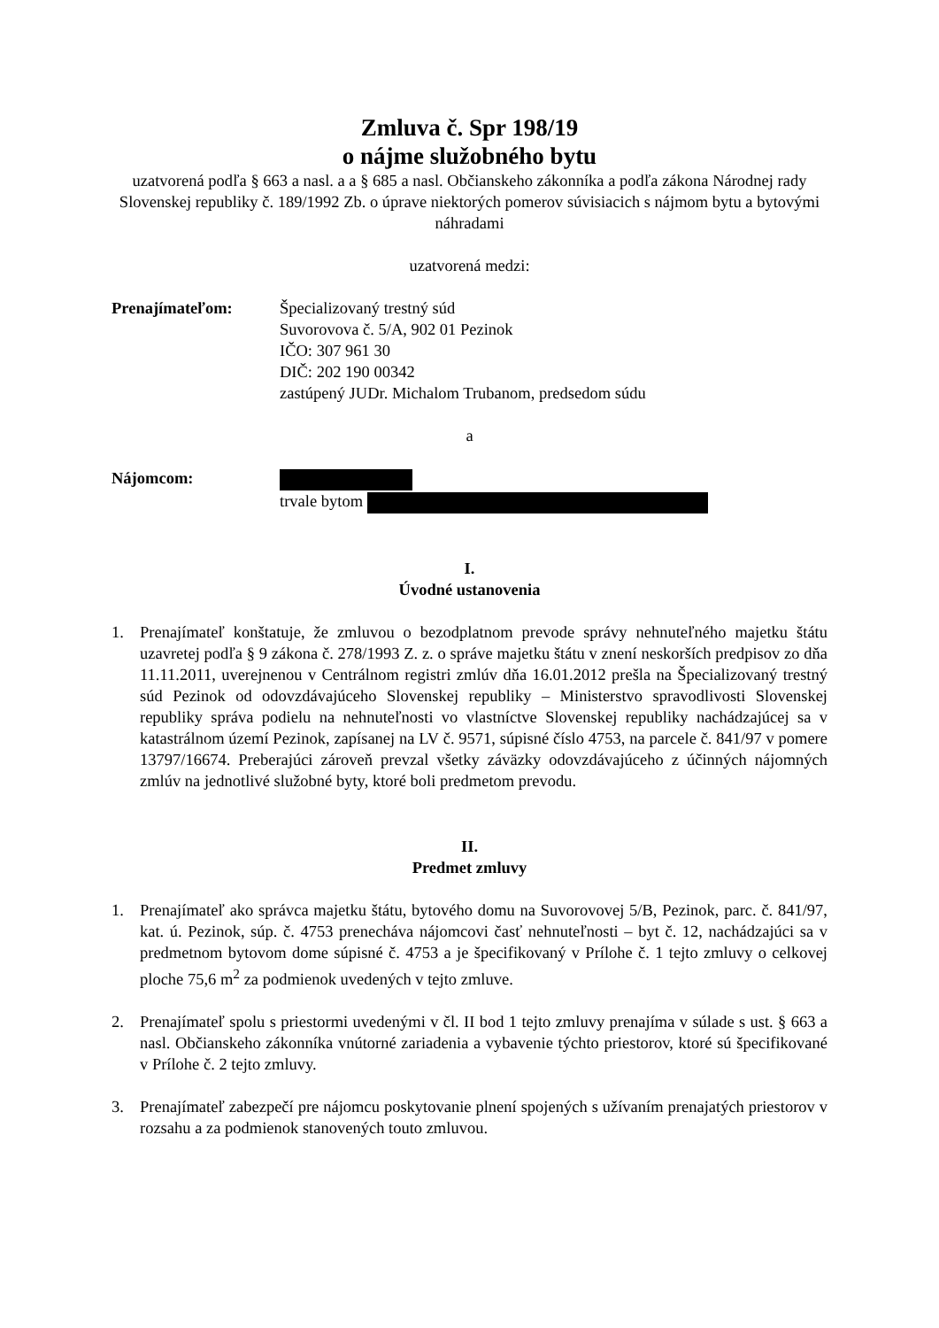Zmluva č. Spr 198/19
o nájme služobného bytu
uzatvorená podľa § 663 a nasl. a a § 685 a nasl. Občianskeho zákonníka a podľa zákona Národnej rady Slovenskej republiky č. 189/1992 Zb. o úprave niektorých pomerov súvisiacich s nájmom bytu a bytovými náhradami
uzatvorená medzi:
Prenajímateľom: Špecializovaný trestný súd
Suvorovova č. 5/A, 902 01 Pezinok
IČO: 307 961 30
DIČ: 202 190 00342
zastúpený JUDr. Michalom Trubanom, predsedom súdu
a
Nájomcom:
trvale bytom
I.
Úvodné ustanovenia
1. Prenajímateľ konštatuje, že zmluvou o bezodplatnom prevode správy nehnuteľného majetku štátu uzavretej podľa § 9 zákona č. 278/1993 Z. z. o správe majetku štátu v znení neskorších predpisov zo dňa 11.11.2011, uverejnenou v Centrálnom registri zmlúv dňa 16.01.2012 prešla na Špecializovaný trestný súd Pezinok od odovzdávajúceho Slovenskej republiky – Ministerstvo spravodlivosti Slovenskej republiky správa podielu na nehnuteľnosti vo vlastníctve Slovenskej republiky nachádzajúcej sa v katastrálnom území Pezinok, zapísanej na LV č. 9571, súpisné číslo 4753, na parcele č. 841/97 v pomere 13797/16674. Preberajúci zároveň prevzal všetky záväzky odovzdávajúceho z účinných nájomných zmlúv na jednotlivé služobné byty, ktoré boli predmetom prevodu.
II.
Predmet zmluvy
1. Prenajímateľ ako správca majetku štátu, bytového domu na Suvorovovej 5/B, Pezinok, parc. č. 841/97, kat. ú. Pezinok, súp. č. 4753 prenecháva nájomcovi časť nehnuteľnosti – byt č. 12, nachádzajúci sa v predmetnom bytovom dome súpisné č. 4753 a je špecifikovaný v Prílohe č. 1 tejto zmluvy o celkovej ploche 75,6 m<sup>2</sup> za podmienok uvedených v tejto zmluve.
2. Prenajímateľ spolu s priestormi uvedenými v čl. II bod 1 tejto zmluvy prenajíma v súlade s ust. § 663 a nasl. Občianskeho zákonníka vnútorné zariadenia a vybavenie týchto priestorov, ktoré sú špecifikované v Prílohe č. 2 tejto zmluvy.
3. Prenajímateľ zabezpečí pre nájomcu poskytovanie plnení spojených s užívaním prenajatých priestorov v rozsahu a za podmienok stanovených touto zmluvou.